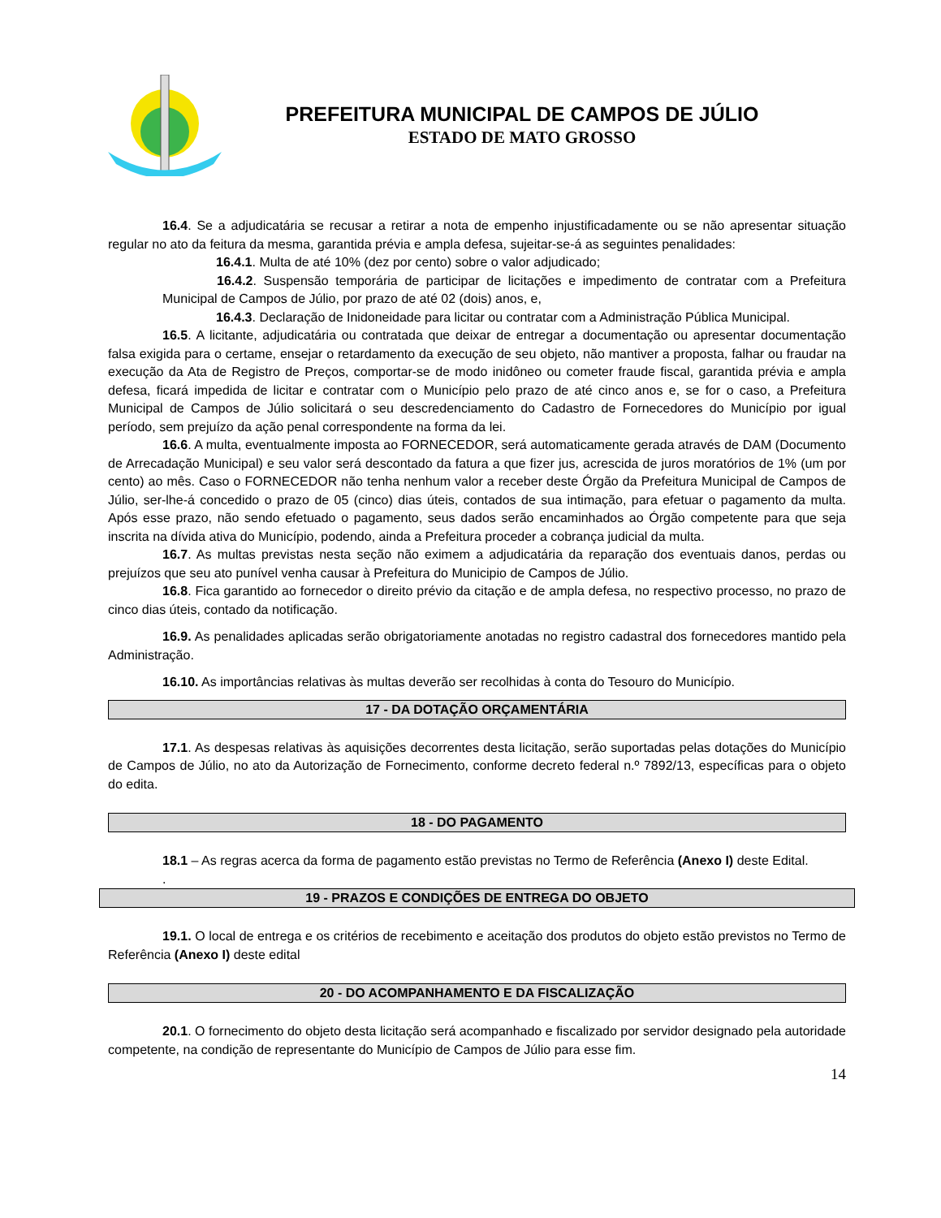PREFEITURA MUNICIPAL DE CAMPOS DE JÚLIO
ESTADO DE MATO GROSSO
16.4. Se a adjudicatária se recusar a retirar a nota de empenho injustificadamente ou se não apresentar situação regular no ato da feitura da mesma, garantida prévia e ampla defesa, sujeitar-se-á as seguintes penalidades:
16.4.1. Multa de até 10% (dez por cento) sobre o valor adjudicado;
16.4.2. Suspensão temporária de participar de licitações e impedimento de contratar com a Prefeitura Municipal de Campos de Júlio, por prazo de até 02 (dois) anos, e,
16.4.3. Declaração de Inidoneidade para licitar ou contratar com a Administração Pública Municipal.
16.5. A licitante, adjudicatária ou contratada que deixar de entregar a documentação ou apresentar documentação falsa exigida para o certame, ensejar o retardamento da execução de seu objeto, não mantiver a proposta, falhar ou fraudar na execução da Ata de Registro de Preços, comportar-se de modo inidôneo ou cometer fraude fiscal, garantida prévia e ampla defesa, ficará impedida de licitar e contratar com o Município pelo prazo de até cinco anos e, se for o caso, a Prefeitura Municipal de Campos de Júlio solicitará o seu descredenciamento do Cadastro de Fornecedores do Município por igual período, sem prejuízo da ação penal correspondente na forma da lei.
16.6. A multa, eventualmente imposta ao FORNECEDOR, será automaticamente gerada através de DAM (Documento de Arrecadação Municipal) e seu valor será descontado da fatura a que fizer jus, acrescida de juros moratórios de 1% (um por cento) ao mês. Caso o FORNECEDOR não tenha nenhum valor a receber deste Órgão da Prefeitura Municipal de Campos de Júlio, ser-lhe-á concedido o prazo de 05 (cinco) dias úteis, contados de sua intimação, para efetuar o pagamento da multa. Após esse prazo, não sendo efetuado o pagamento, seus dados serão encaminhados ao Órgão competente para que seja inscrita na dívida ativa do Município, podendo, ainda a Prefeitura proceder a cobrança judicial da multa.
16.7. As multas previstas nesta seção não eximem a adjudicatária da reparação dos eventuais danos, perdas ou prejuízos que seu ato punível venha causar à Prefeitura do Municipio de Campos de Júlio.
16.8. Fica garantido ao fornecedor o direito prévio da citação e de ampla defesa, no respectivo processo, no prazo de cinco dias úteis, contado da notificação.
16.9. As penalidades aplicadas serão obrigatoriamente anotadas no registro cadastral dos fornecedores mantido pela Administração.
16.10. As importâncias relativas às multas deverão ser recolhidas à conta do Tesouro do Município.
17 - DA DOTAÇÃO ORÇAMENTÁRIA
17.1. As despesas relativas às aquisições decorrentes desta licitação, serão suportadas pelas dotações do Município de Campos de Júlio, no ato da Autorização de Fornecimento, conforme decreto federal n.º 7892/13, específicas para o objeto do edita.
18 - DO PAGAMENTO
18.1 – As regras acerca da forma de pagamento estão previstas no Termo de Referência (Anexo I) deste Edital.
.
19 - PRAZOS E CONDIÇÕES DE ENTREGA DO OBJETO
19.1. O local de entrega e os critérios de recebimento e aceitação dos produtos do objeto estão previstos no Termo de Referência (Anexo I) deste edital
20 - DO ACOMPANHAMENTO E DA FISCALIZAÇÃO
20.1. O fornecimento do objeto desta licitação será acompanhado e fiscalizado por servidor designado pela autoridade competente, na condição de representante do Município de Campos de Júlio para esse fim.
14